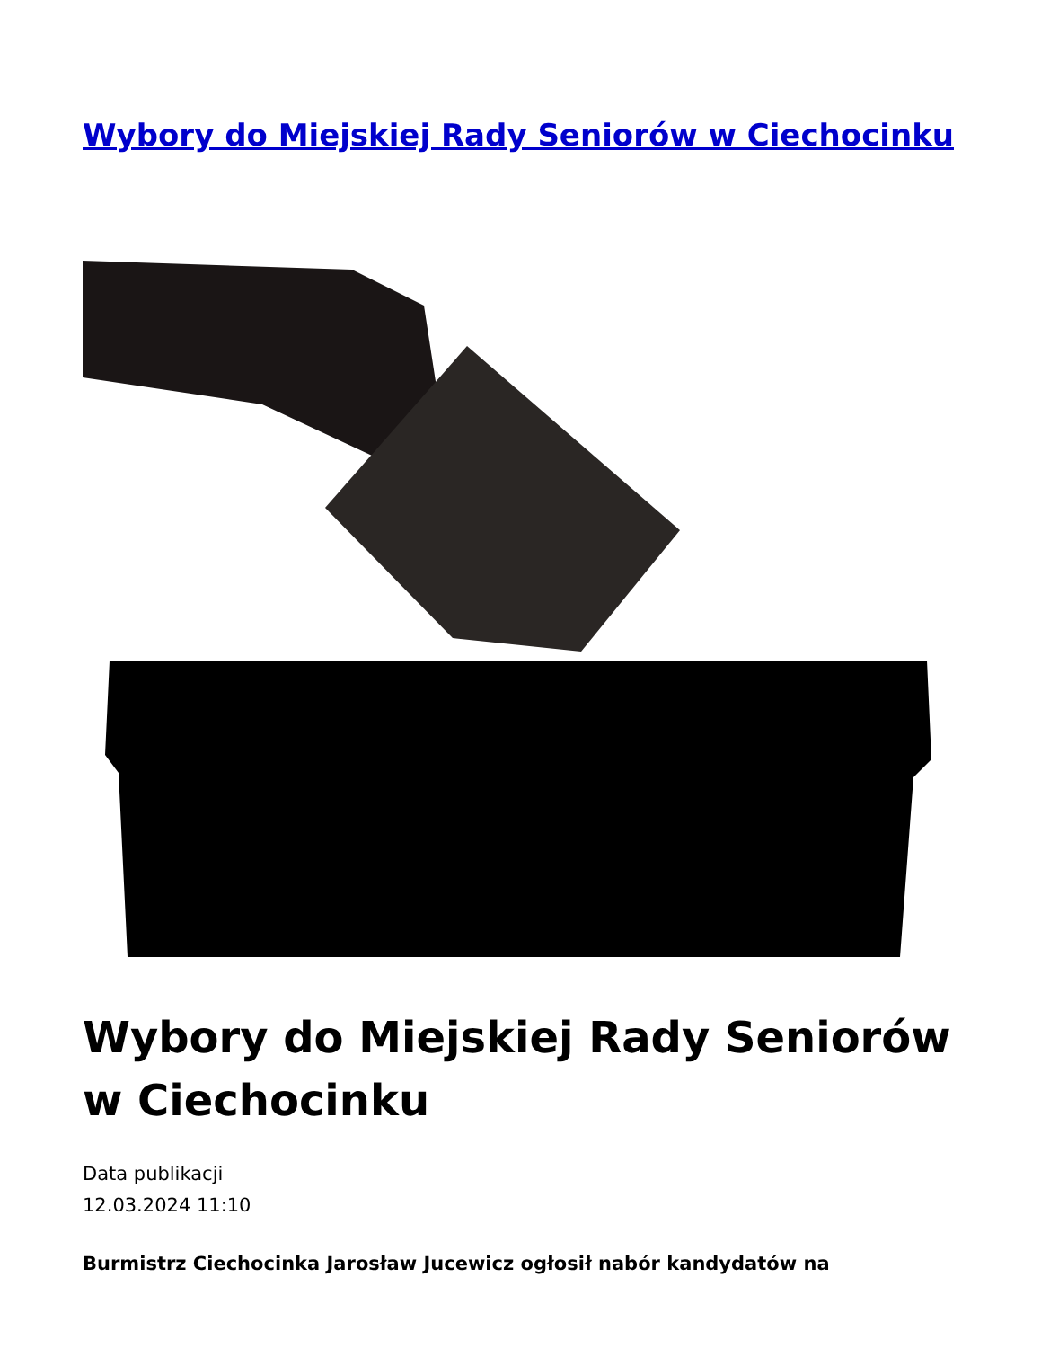Wybory do Miejskiej Rady Seniorów w Ciechocinku
Wybory do Miejskiej Rady Seniorów w Ciechocinku
Data publikacji
12.03.2024 11:10
Burmistrz Ciechocinka Jarosław Jucewicz ogłosił nabór kandydatów na